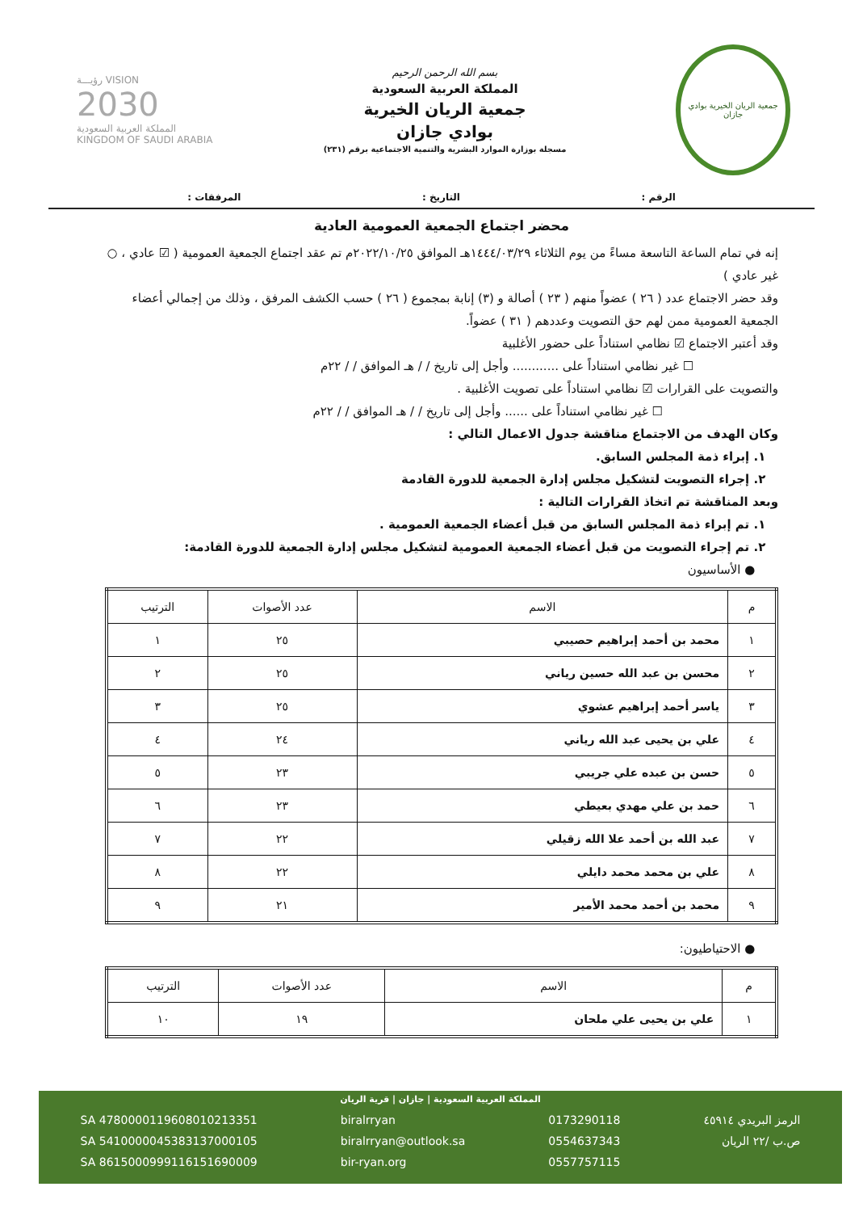جمعية الريان الخيرية بوادي جازان
بسم الله الرحمن الرحيم
المملكة العربية السعودية
جمعية الريان الخيرية
بوادي جازان
مسجلة بوزارة الموارد البشرية والتنمية الاجتماعية برقم (٢٣١)
VISION رؤيـــة
2030
المملكة العربية السعودية
KINGDOM OF SAUDI ARABIA
الرقم : التاريخ : المرفقات :
محضر اجتماع الجمعية العمومية العادية
إنه في تمام الساعة التاسعة مساءً من يوم الثلاثاء ١٤٤٤/٠٣/٢٩هـ الموافق ٢٠٢٢/١٠/٢٥م تم عقد اجتماع الجمعية العمومية ( ☑ عادي ، ○ غير عادي )
وقد حضر الاجتماع عدد ( ٢٦ ) عضواً منهم ( ٢٣ ) أصالة و (٣) إنابة بمجموع ( ٢٦ ) حسب الكشف المرفق ، وذلك من إجمالي أعضاء الجمعية العمومية ممن لهم حق التصويت وعددهم ( ٣١ ) عضواً.
وقد أعتبر الاجتماع ☑ نظامي استناداً على حضور الأغلبية
☐ غير نظامي استناداً على ............ وأجل إلى تاريخ / / هـ الموافق / / ٢٢م
والتصويت على القرارات ☑ نظامي استناداً على تصويت الأغلبية .
☐ غير نظامي استناداً على ...... وأجل إلى تاريخ / / هـ الموافق / / ٢٢م
وكان الهدف من الاجتماع مناقشة جدول الاعمال التالي :
١. إبراء ذمة المجلس السابق.
٢. إجراء التصويت لتشكيل مجلس إدارة الجمعية للدورة القادمة
وبعد المناقشة تم اتخاذ القرارات التالية :
١. تم إبراء ذمة المجلس السابق من قبل أعضاء الجمعية العمومية .
٢. تم إجراء التصويت من قبل أعضاء الجمعية العمومية لتشكيل مجلس إدارة الجمعية للدورة القادمة:
● الأساسيون
| م | الاسم | عدد الأصوات | الترتيب |
| --- | --- | --- | --- |
| ١ | محمد بن أحمد إبراهيم حصيبي | ٢٥ | ١ |
| ٢ | محسن بن عبد الله حسين رياني | ٢٥ | ٢ |
| ٣ | ياسر أحمد إبراهيم عشوي | ٢٥ | ٣ |
| ٤ | علي بن يحيى عبد الله رياني | ٢٤ | ٤ |
| ٥ | حسن بن عبده علي جريبي | ٢٣ | ٥ |
| ٦ | حمد بن علي مهدي بعيطي | ٢٣ | ٦ |
| ٧ | عبد الله بن أحمد علا الله زقيلي | ٢٢ | ٧ |
| ٨ | علي بن محمد محمد دايلي | ٢٢ | ٨ |
| ٩ | محمد بن أحمد محمد الأمير | ٢١ | ٩ |
● الاحتياطيون:
| م | الاسم | عدد الأصوات | الترتيب |
| --- | --- | --- | --- |
| ١ | علي بن يحيى علي ملحان | ١٩ | ١٠ |
المملكة العربية السعودية | جازان | قرية الريان
الرمز البريدي ٤٥٩١٤
ص.ب /٢٢ الريان
0173290118
0554637343
0557757115
biralrryan
biralrryan@outlook.sa
bir-ryan.org
SA 4780000119608010213351
SA 5410000045383137000105
SA 8615000999116151690009